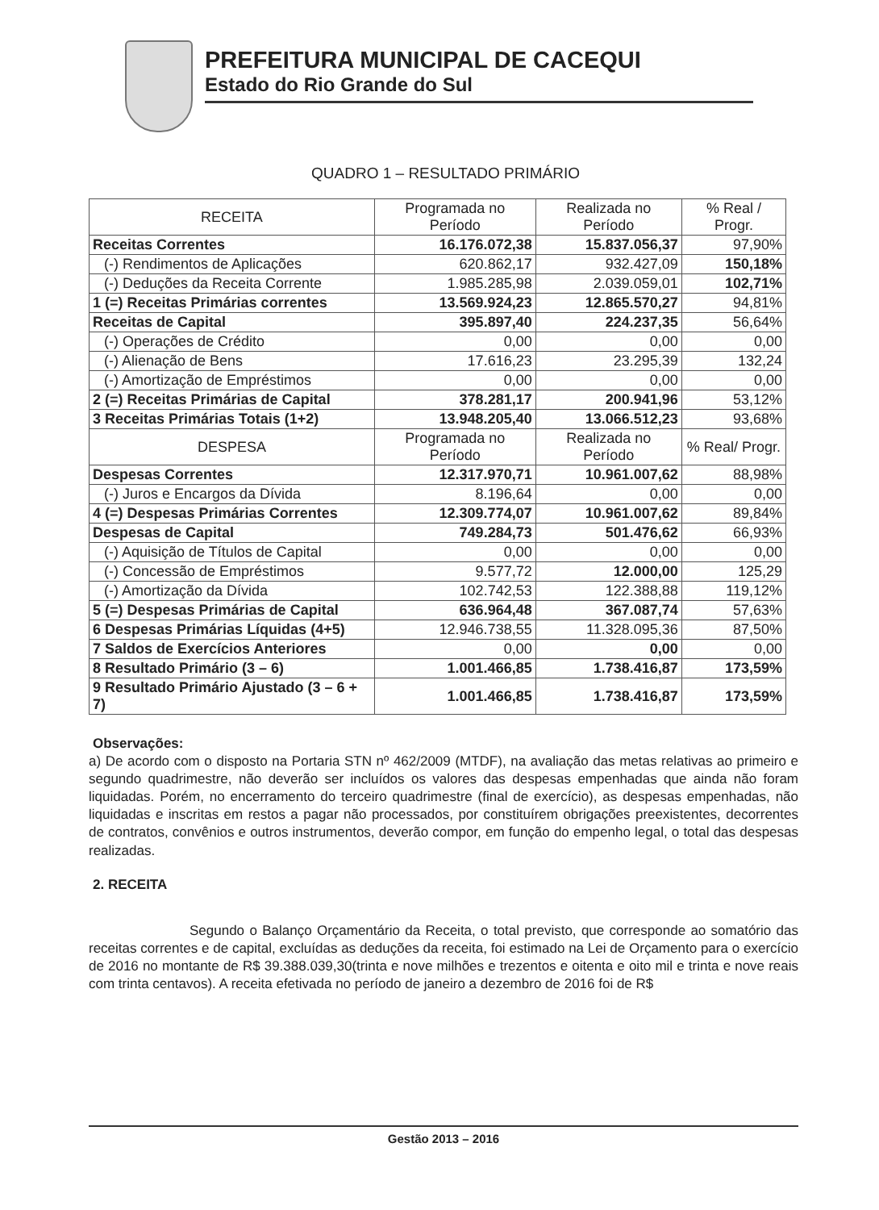PREFEITURA MUNICIPAL DE CACEQUI
Estado do Rio Grande do Sul
QUADRO 1 – RESULTADO PRIMÁRIO
| RECEITA | Programada no Período | Realizada no Período | % Real / Progr. |
| --- | --- | --- | --- |
| Receitas Correntes | 16.176.072,38 | 15.837.056,37 | 97,90% |
| (-) Rendimentos de Aplicações | 620.862,17 | 932.427,09 | 150,18% |
| (-) Deduções da Receita Corrente | 1.985.285,98 | 2.039.059,01 | 102,71% |
| 1 (=) Receitas Primárias correntes | 13.569.924,23 | 12.865.570,27 | 94,81% |
| Receitas de Capital | 395.897,40 | 224.237,35 | 56,64% |
| (-) Operações de Crédito | 0,00 | 0,00 | 0,00 |
| (-) Alienação de Bens | 17.616,23 | 23.295,39 | 132,24 |
| (-) Amortização de Empréstimos | 0,00 | 0,00 | 0,00 |
| 2 (=) Receitas Primárias de Capital | 378.281,17 | 200.941,96 | 53,12% |
| 3 Receitas Primárias Totais (1+2) | 13.948.205,40 | 13.066.512,23 | 93,68% |
| DESPESA | Programada no Período | Realizada no Período | % Real/ Progr. |
| Despesas Correntes | 12.317.970,71 | 10.961.007,62 | 88,98% |
| (-) Juros e Encargos da Dívida | 8.196,64 | 0,00 | 0,00 |
| 4 (=) Despesas Primárias Correntes | 12.309.774,07 | 10.961.007,62 | 89,84% |
| Despesas de Capital | 749.284,73 | 501.476,62 | 66,93% |
| (-) Aquisição de Títulos de Capital | 0,00 | 0,00 | 0,00 |
| (-) Concessão de Empréstimos | 9.577,72 | 12.000,00 | 125,29 |
| (-) Amortização da Dívida | 102.742,53 | 122.388,88 | 119,12% |
| 5 (=) Despesas Primárias de Capital | 636.964,48 | 367.087,74 | 57,63% |
| 6 Despesas Primárias Líquidas (4+5) | 12.946.738,55 | 11.328.095,36 | 87,50% |
| 7 Saldos de Exercícios Anteriores | 0,00 | 0,00 | 0,00 |
| 8 Resultado Primário (3 – 6) | 1.001.466,85 | 1.738.416,87 | 173,59% |
| 9 Resultado Primário Ajustado (3 – 6 + 7) | 1.001.466,85 | 1.738.416,87 | 173,59% |
Observações:
a) De acordo com o disposto na Portaria STN nº 462/2009 (MTDF), na avaliação das metas relativas ao primeiro e segundo quadrimestre, não deverão ser incluídos os valores das despesas empenhadas que ainda não foram liquidadas. Porém, no encerramento do terceiro quadrimestre (final de exercício), as despesas empenhadas, não liquidadas e inscritas em restos a pagar não processados, por constituírem obrigações preexistentes, decorrentes de contratos, convênios e outros instrumentos, deverão compor, em função do empenho legal, o total das despesas realizadas.
2. RECEITA
Segundo o Balanço Orçamentário da Receita, o total previsto, que corresponde ao somatório das receitas correntes e de capital, excluídas as deduções da receita, foi estimado na Lei de Orçamento para o exercício de 2016 no montante de R$ 39.388.039,30(trinta e nove milhões e trezentos e oitenta e oito mil e trinta e nove reais com trinta centavos). A receita efetivada no período de janeiro a dezembro de 2016 foi de R$
Gestão 2013 – 2016